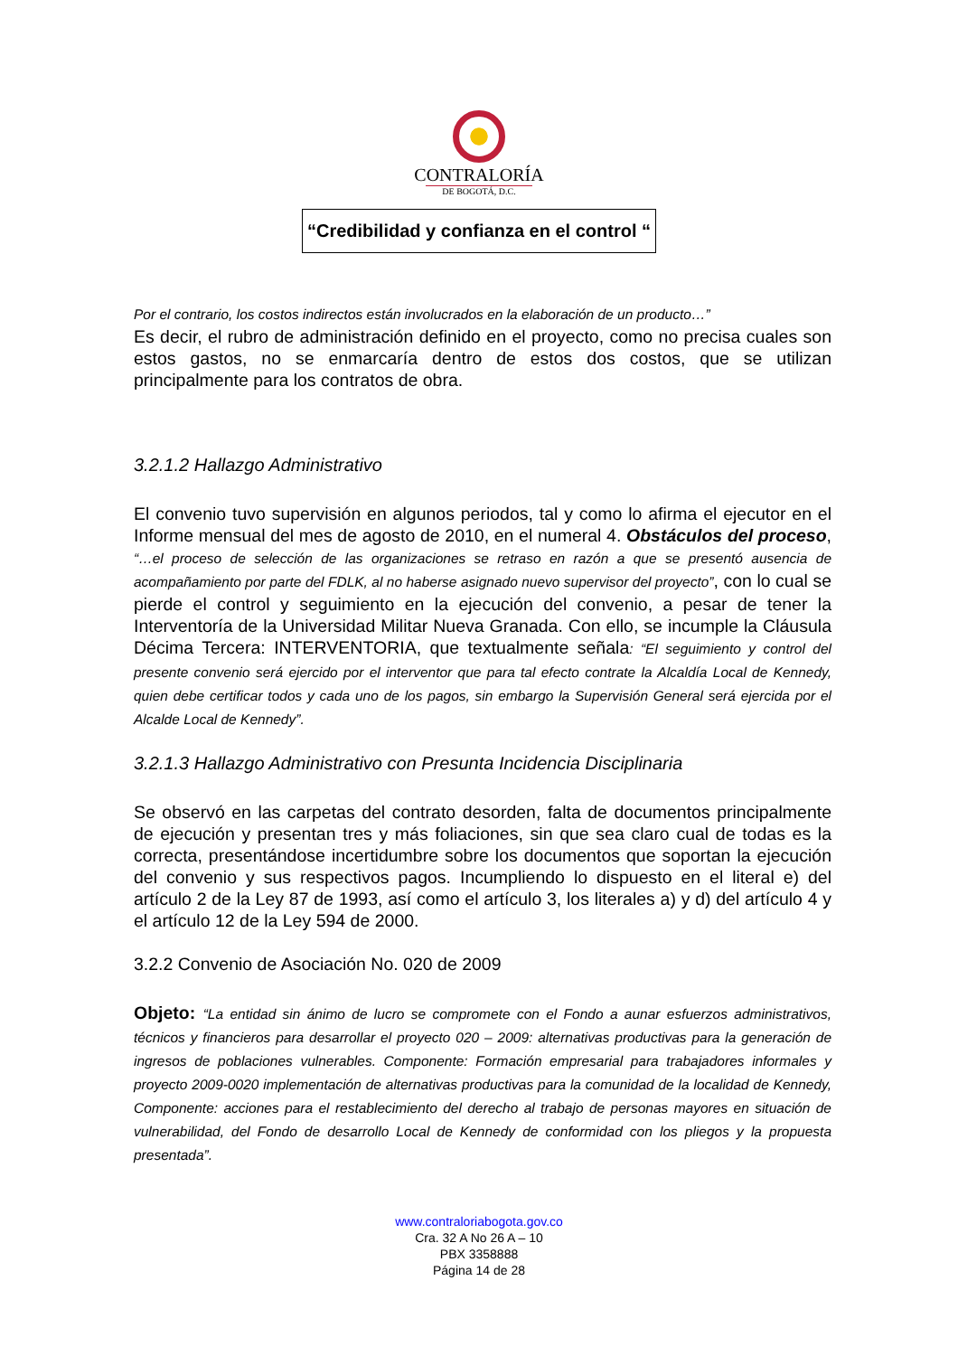CONTRALORÍA
DE BOGOTÁ, D.C.
“Credibilidad y confianza en el control “
Por el contrario, los costos indirectos están involucrados en la elaboración de un producto…”
Es decir, el rubro de administración definido en el proyecto, como no precisa cuales son estos gastos, no se enmarcaría dentro de estos dos costos, que se utilizan principalmente para los contratos de obra.
3.2.1.2 Hallazgo Administrativo
El convenio tuvo supervisión en algunos periodos, tal y como lo afirma el ejecutor en el Informe mensual del mes de agosto de 2010, en el numeral 4. Obstáculos del proceso, “…el proceso de selección de las organizaciones se retraso en razón a que se presentó ausencia de acompañamiento por parte del FDLK, al no haberse asignado nuevo supervisor del proyecto”, con lo cual se pierde el control y seguimiento en la ejecución del convenio, a pesar de tener la Interventoría de la Universidad Militar Nueva Granada. Con ello, se incumple la Cláusula Décima Tercera: INTERVENTORIA, que textualmente señala: “El seguimiento y control del presente convenio será ejercido por el interventor que para tal efecto contrate la Alcaldía Local de Kennedy, quien debe certificar todos y cada uno de los pagos, sin embargo la Supervisión General será ejercida por el Alcalde Local de Kennedy”.
3.2.1.3 Hallazgo Administrativo con Presunta Incidencia Disciplinaria
Se observó en las carpetas del contrato desorden, falta de documentos principalmente de ejecución y presentan tres y más foliaciones, sin que sea claro cual de todas es la correcta, presentándose incertidumbre sobre los documentos que soportan la ejecución del convenio y sus respectivos pagos. Incumpliendo lo dispuesto en el literal e) del artículo 2 de la Ley 87 de 1993, así como el artículo 3, los literales a) y d) del artículo 4 y el artículo 12 de la Ley 594 de 2000.
3.2.2 Convenio de Asociación No. 020 de 2009
Objeto: “La entidad sin ánimo de lucro se compromete con el Fondo a aunar esfuerzos administrativos, técnicos y financieros para desarrollar el proyecto 020 – 2009: alternativas productivas para la generación de ingresos de poblaciones vulnerables. Componente: Formación empresarial para trabajadores informales y proyecto 2009-0020 implementación de alternativas productivas para la comunidad de la localidad de Kennedy, Componente: acciones para el restablecimiento del derecho al trabajo de personas mayores en situación de vulnerabilidad, del Fondo de desarrollo Local de Kennedy de conformidad con los pliegos y la propuesta presentada”.
www.contraloriabogota.gov.co
Cra. 32 A No 26 A – 10
PBX 3358888
Página 14 de 28